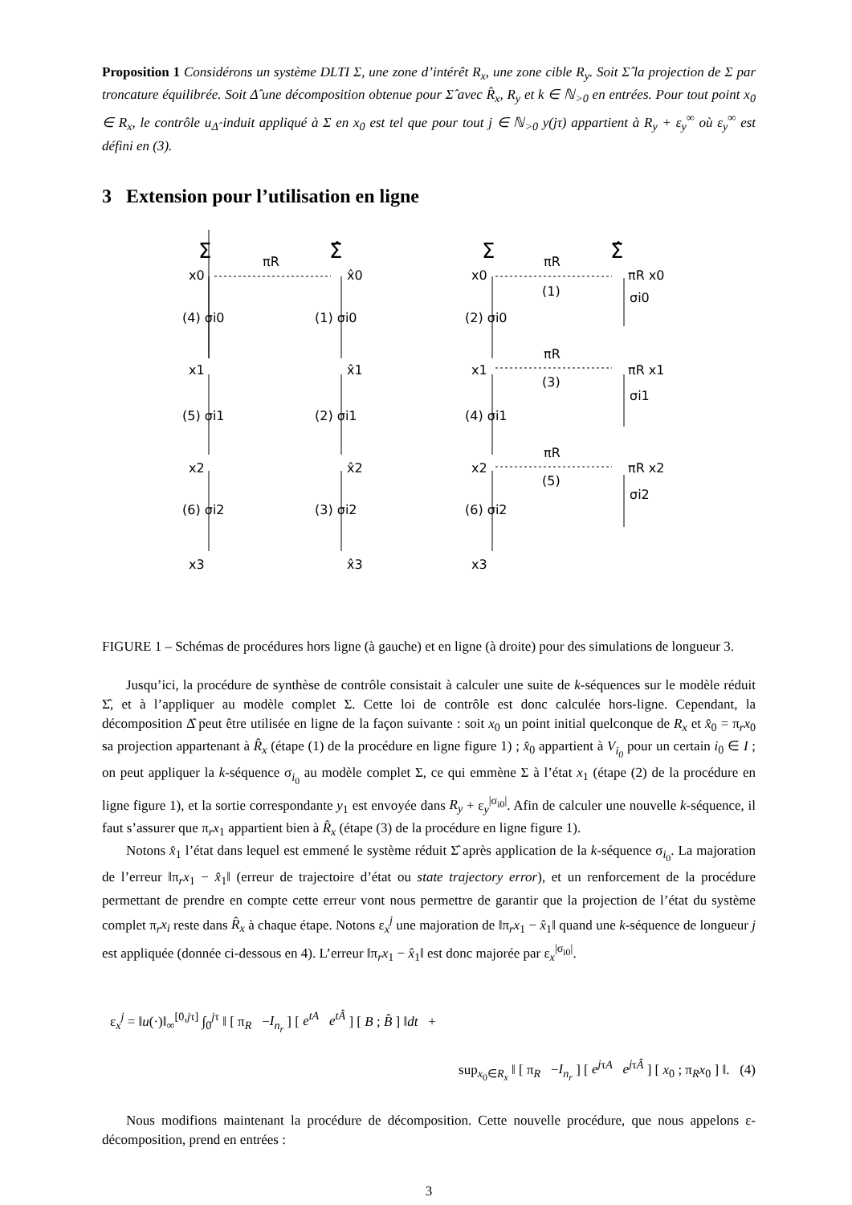Proposition 1 Considérons un système DLTI Σ, une zone d’intérêt R<sub>x</sub>, une zone cible R<sub>y</sub>. Soit Σ̂ la projection de Σ par troncature équilibrée. Soit Δ̂ une décomposition obtenue pour Σ̂ avec R̂<sub>x</sub>, R<sub>y</sub> et k ∈ ℕ<sub>>0</sub> en entrées. Pour tout point x<sub>0</sub> ∈ R<sub>x</sub>, le contrôle u<sub>Δ̂</sub> induit appliqué à Σ en x<sub>0</sub> est tel que pour tout j ∈ ℕ<sub>>0</sub> y(jτ) appartient à R<sub>y</sub> + ε<sub>y</sub><sup>∞</sup> où ε<sub>y</sub><sup>∞</sup> est défini en (3).
3 Extension pour l’utilisation en ligne
Σ
Σ̂
Σ
Σ̂
πR
πR
πR
πR
x0
x̂0
x0
πR x0
x1
x̂1
x1
πR x1
x2
x̂2
x2
πR x2
x3
x̂3
x3
(4) σi0
(1) σi0
(2) σi0
(1)
σi0
(5) σi1
(2) σi1
(4) σi1
(3)
σi1
(6) σi2
(3) σi2
(6) σi2
(5)
σi2
FIGURE 1 – Schémas de procédures hors ligne (à gauche) et en ligne (à droite) pour des simulations de longueur 3.
Jusqu’ici, la procédure de synthèse de contrôle consistait à calculer une suite de k-séquences sur le modèle réduit Σ̂, et à l’appliquer au modèle complet Σ. Cette loi de contrôle est donc calculée hors-ligne. Cependant, la décomposition Δ̂ peut être utilisée en ligne de la façon suivante : soit x<sub>0</sub> un point initial quelconque de R<sub>x</sub> et x̂<sub>0</sub> = π<sub>r</sub>x<sub>0</sub> sa projection appartenant à R̂<sub>x</sub> (étape (1) de la procédure en ligne figure 1) ; x̂<sub>0</sub> appartient à V<sub>i<sub>0</sub></sub> pour un certain i<sub>0</sub> ∈ I ; on peut appliquer la k-séquence σ<sub>i<sub>0</sub></sub> au modèle complet Σ, ce qui emmène Σ à l’état x<sub>1</sub> (étape (2) de la procédure en ligne figure 1), et la sortie correspondante y<sub>1</sub> est envoyée dans R<sub>y</sub> + ε<sub>y</sub><sup>|σ<sub>i0</sub>|</sup>. Afin de calculer une nouvelle k-séquence, il faut s’assurer que π<sub>r</sub>x<sub>1</sub> appartient bien à R̂<sub>x</sub> (étape (3) de la procédure en ligne figure 1).
Notons x̂<sub>1</sub> l’état dans lequel est emmené le système réduit Σ̂ après application de la k-séquence σ<sub>i<sub>0</sub></sub>. La majoration de l’erreur ‖π<sub>r</sub>x<sub>1</sub> − x̂<sub>1</sub>‖ (erreur de trajectoire d’état ou state trajectory error), et un renforcement de la procédure permettant de prendre en compte cette erreur vont nous permettre de garantir que la projection de l’état du système complet π<sub>r</sub>x<sub>i</sub> reste dans R̂<sub>x</sub> à chaque étape. Notons ε<sub>x</sub><sup>j</sup> une majoration de ‖π<sub>r</sub>x<sub>1</sub> − x̂<sub>1</sub>‖ quand une k-séquence de longueur j est appliquée (donnée ci-dessous en 4). L’erreur ‖π<sub>r</sub>x<sub>1</sub> − x̂<sub>1</sub>‖ est donc majorée par ε<sub>x</sub><sup>|σ<sub>i0</sub>|</sup>.
ε<sub>x</sub><sup>j</sup> = ‖u(·)‖<sub>∞</sub><sup>[0,jτ]</sup> ∫<sub>0</sub><sup>jτ</sup> ‖ [ π<sub>R</sub> −I<sub>n<sub>r</sub></sub> ] [ e<sup>tA</sup> e<sup>tÂ</sup> ] [ B ; B̂ ] ‖dt +
sup<sub>x<sub>0</sub>∈R<sub>x</sub></sub> ‖ [ π<sub>R</sub> −I<sub>n<sub>r</sub></sub> ] [ e<sup>j</sup><sup>τA</sup> e<sup>j</sup><sup>τÂ</sup> ] [ x<sub>0</sub> ; π<sub>R</sub>x<sub>0</sub> ] ‖. (4)
Nous modifions maintenant la procédure de décomposition. Cette nouvelle procédure, que nous appelons ε-décomposition, prend en entrées :
3